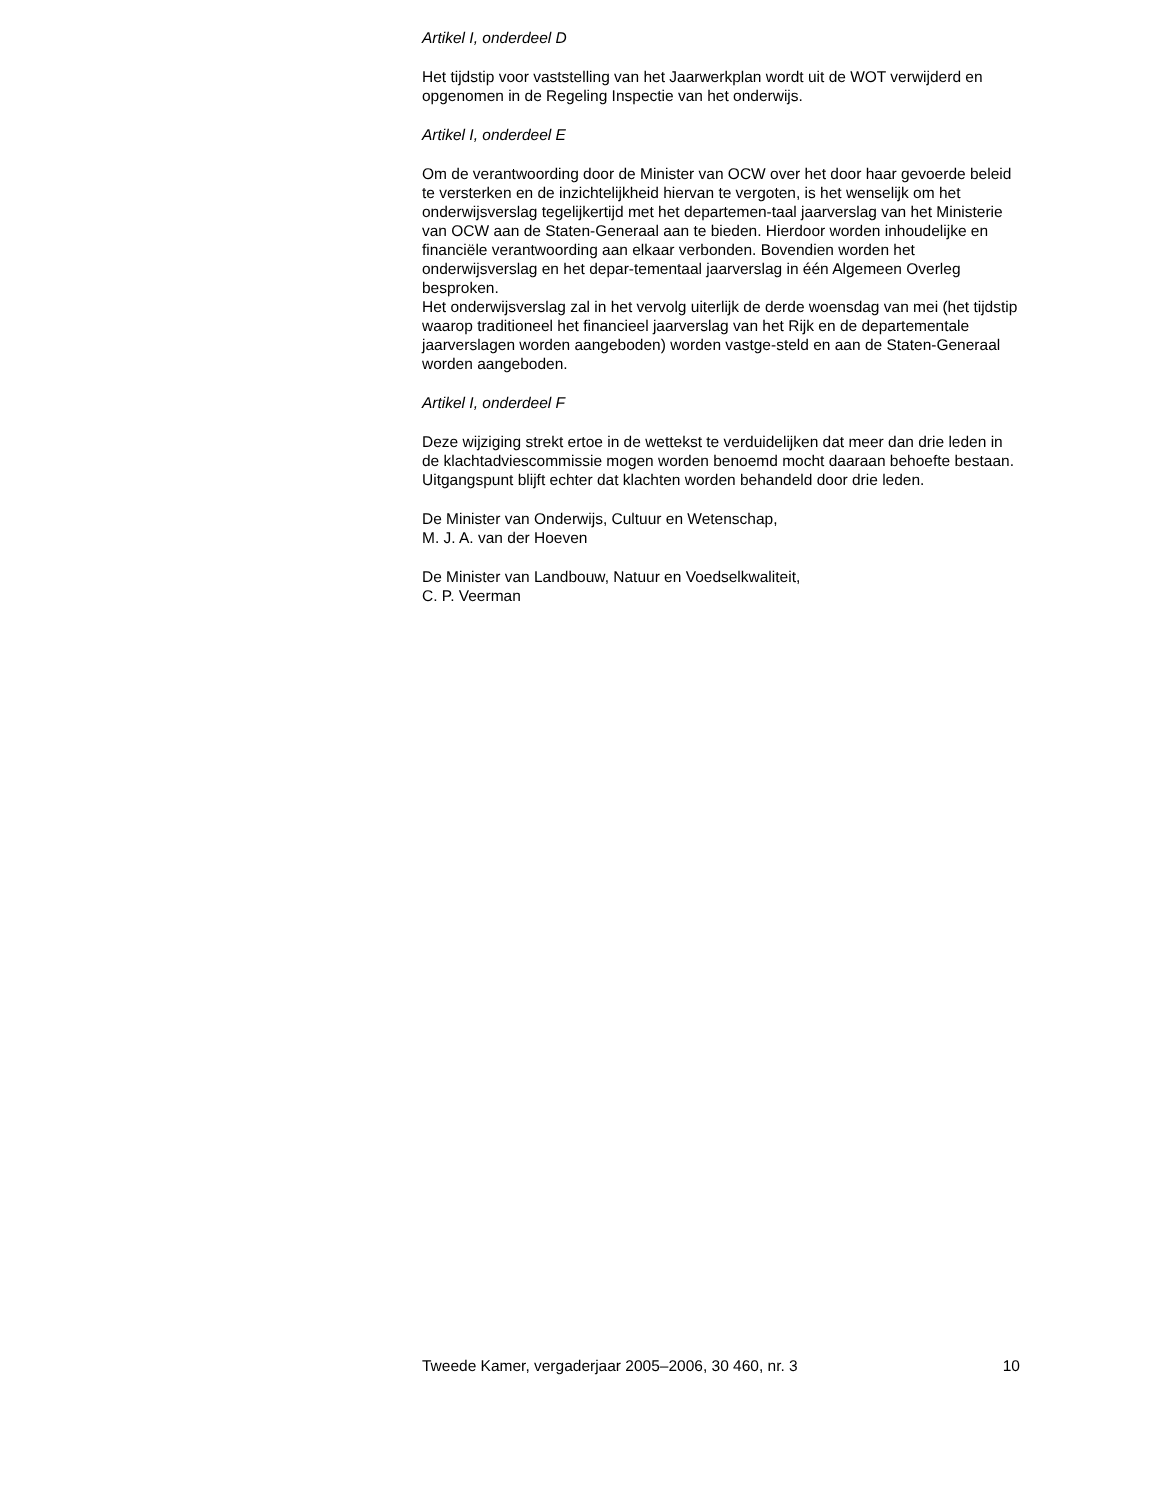Artikel I, onderdeel D
Het tijdstip voor vaststelling van het Jaarwerkplan wordt uit de WOT verwijderd en opgenomen in de Regeling Inspectie van het onderwijs.
Artikel I, onderdeel E
Om de verantwoording door de Minister van OCW over het door haar gevoerde beleid te versterken en de inzichtelijkheid hiervan te vergoten, is het wenselijk om het onderwijsverslag tegelijkertijd met het departemen-taal jaarverslag van het Ministerie van OCW aan de Staten-Generaal aan te bieden. Hierdoor worden inhoudelijke en financiële verantwoording aan elkaar verbonden. Bovendien worden het onderwijsverslag en het depar-tementaal jaarverslag in één Algemeen Overleg besproken.
Het onderwijsverslag zal in het vervolg uiterlijk de derde woensdag van mei (het tijdstip waarop traditioneel het financieel jaarverslag van het Rijk en de departementale jaarverslagen worden aangeboden) worden vastge-steld en aan de Staten-Generaal worden aangeboden.
Artikel I, onderdeel F
Deze wijziging strekt ertoe in de wettekst te verduidelijken dat meer dan drie leden in de klachtadviescommissie mogen worden benoemd mocht daaraan behoefte bestaan. Uitgangspunt blijft echter dat klachten worden behandeld door drie leden.
De Minister van Onderwijs, Cultuur en Wetenschap,
M. J. A. van der Hoeven
De Minister van Landbouw, Natuur en Voedselkwaliteit,
C. P. Veerman
Tweede Kamer, vergaderjaar 2005–2006, 30 460, nr. 3 10